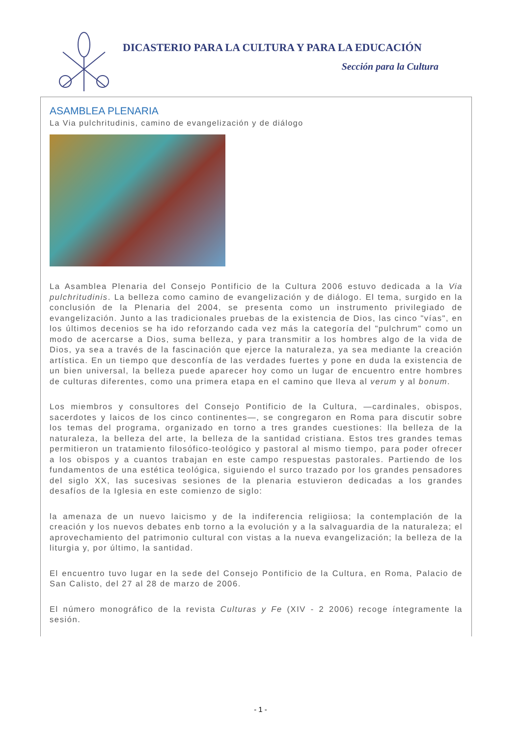DICASTERIO PARA LA CULTURA Y PARA LA EDUCACIÓN
Sección para la Cultura
ASAMBLEA PLENARIA
La Via pulchritudinis, camino de evangelización y de diálogo
La Asamblea Plenaria del Consejo Pontificio de la Cultura 2006 estuvo dedicada a la Via pulchritudinis. La belleza como camino de evangelización y de diálogo. El tema, surgido en la conclusión de la Plenaria del 2004, se presenta como un instrumento privilegiado de evangelización. Junto a las tradicionales pruebas de la existencia de Dios, las cinco "vías", en los últimos decenios se ha ido reforzando cada vez más la categoría del "pulchrum" como un modo de acercarse a Dios, suma belleza, y para transmitir a los hombres algo de la vida de Dios, ya sea a través de la fascinación que ejerce la naturaleza, ya sea mediante la creación artística. En un tiempo que desconfía de las verdades fuertes y pone en duda la existencia de un bien universal, la belleza puede aparecer hoy como un lugar de encuentro entre hombres de culturas diferentes, como una primera etapa en el camino que lleva al verum y al bonum.
Los miembros y consultores del Consejo Pontificio de la Cultura, —cardinales, obispos, sacerdotes y laicos de los cinco continentes—, se congregaron en Roma para discutir sobre los temas del programa, organizado en torno a tres grandes cuestiones: lla belleza de la naturaleza, la belleza del arte, la belleza de la santidad cristiana. Estos tres grandes temas permitieron un tratamiento filosófico-teológico y pastoral al mismo tiempo, para poder ofrecer a los obispos y a cuantos trabajan en este campo respuestas pastorales. Partiendo de los fundamentos de una estética teológica, siguiendo el surco trazado por los grandes pensadores del siglo XX, las sucesivas sesiones de la plenaria estuvieron dedicadas a los grandes desafíos de la Iglesia en este comienzo de siglo:
la amenaza de un nuevo laicismo y de la indiferencia religiiosa; la contemplación de la creación y los nuevos debates enb torno a la evolución y a la salvaguardia de la naturaleza; el aprovechamiento del patrimonio cultural con vistas a la nueva evangelización; la belleza de la liturgia y, por último, la santidad.
El encuentro tuvo lugar en la sede del Consejo Pontificio de la Cultura, en Roma, Palacio de San Calisto, del 27 al 28 de marzo de 2006.
El número monográfico de la revista Culturas y Fe (XIV - 2 2006) recoge íntegramente la sesión.
- 1 -